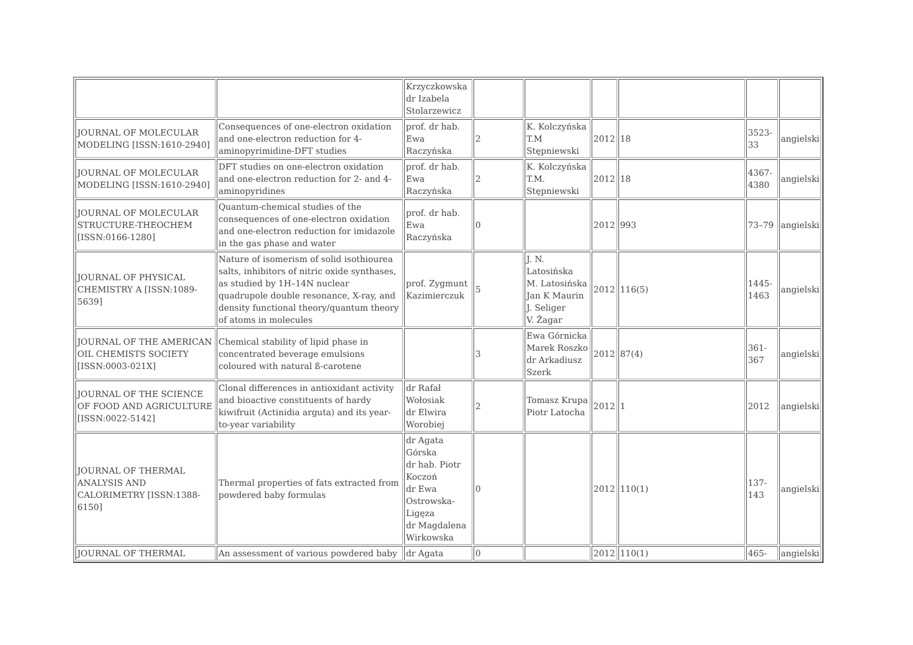| | | Krzyczkowska dr Izabela Stolarzewicz | | | | | | |
| JOURNAL OF MOLECULAR MODELING [ISSN:1610-2940] | Consequences of one-electron oxidation and one-electron reduction for 4-aminopyrimidine-DFT studies | prof. dr hab. Ewa Raczyńska | 2 | K. Kolczyńska T.M Stępniewski | 2012 | 18 | 3523-33 | angielski |
| JOURNAL OF MOLECULAR MODELING [ISSN:1610-2940] | DFT studies on one-electron oxidation and one-electron reduction for 2- and 4-aminopyridines | prof. dr hab. Ewa Raczyńska | 2 | K. Kolczyńska T.M. Stępniewski | 2012 | 18 | 4367-4380 | angielski |
| JOURNAL OF MOLECULAR STRUCTURE-THEOCHEM [ISSN:0166-1280] | Quantum-chemical studies of the consequences of one-electron oxidation and one-electron reduction for imidazole in the gas phase and water | prof. dr hab. Ewa Raczyńska | 0 | | 2012 | 993 | 73–79 | angielski |
| JOURNAL OF PHYSICAL CHEMISTRY A [ISSN:1089-5639] | Nature of isomerism of solid isothiourea salts, inhibitors of nitric oxide synthases, as studied by 1H–14N nuclear quadrupole double resonance, X-ray, and density functional theory/quantum theory of atoms in molecules | prof. Zygmunt Kazimierczuk | 5 | J. N. Latosińska M. Latosińska Jan K Maurin J. Seliger V. Žagar | 2012 | 116(5) | 1445-1463 | angielski |
| JOURNAL OF THE AMERICAN OIL CHEMISTS SOCIETY [ISSN:0003-021X] | Chemical stability of lipid phase in concentrated beverage emulsions coloured with natural ß-carotene | | 3 | Ewa Górnicka Marek Roszko dr Arkadiusz Szerk | 2012 | 87(4) | 361-367 | angielski |
| JOURNAL OF THE SCIENCE OF FOOD AND AGRICULTURE [ISSN:0022-5142] | Clonal differences in antioxidant activity and bioactive constituents of hardy kiwifruit (Actinidia arguta) and its year-to-year variability | dr Rafał Wołosiak dr Elwira Worobiej | 2 | Tomasz Krupa Piotr Latocha | 2012 | 1 | 2012 | angielski |
| JOURNAL OF THERMAL ANALYSIS AND CALORIMETRY [ISSN:1388-6150] | Thermal properties of fats extracted from powdered baby formulas | dr Agata Górska dr hab. Piotr Koczoń dr Ewa Ostrowska- Ligęza dr Magdalena Wirkowska | 0 | | 2012 | 110(1) | 137-143 | angielski |
| JOURNAL OF THERMAL | An assessment of various powdered baby | dr Agata | 0 | | 2012 | 110(1) | 465- | angielski |